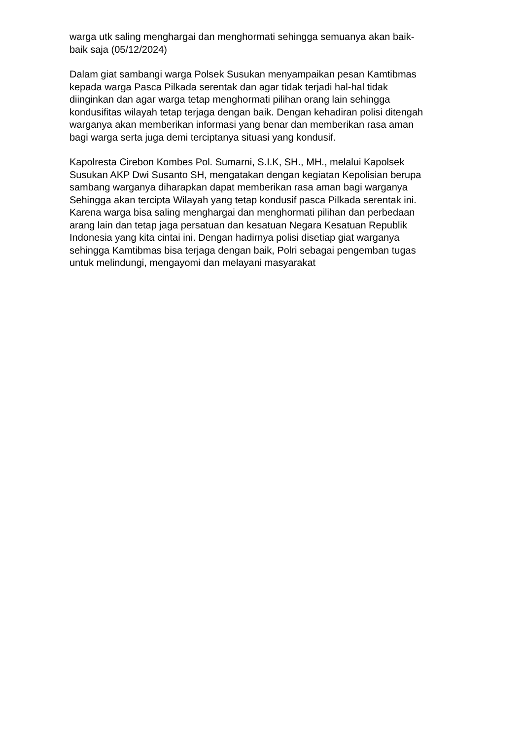warga utk saling menghargai dan menghormati sehingga semuanya akan baik-
baik saja (05/12/2024)
Dalam giat sambangi warga Polsek Susukan menyampaikan pesan Kamtibmas
kepada warga Pasca Pilkada serentak dan agar tidak terjadi hal-hal tidak
diinginkan dan agar warga tetap menghormati pilihan orang lain sehingga
kondusifitas wilayah tetap terjaga dengan baik. Dengan kehadiran polisi ditengah
warganya akan memberikan informasi yang benar dan memberikan rasa aman
bagi warga serta juga demi terciptanya situasi yang kondusif.
Kapolresta Cirebon Kombes Pol. Sumarni, S.I.K, SH., MH., melalui Kapolsek
Susukan AKP Dwi Susanto SH, mengatakan dengan kegiatan Kepolisian berupa
sambang warganya diharapkan dapat memberikan rasa aman bagi warganya
Sehingga akan tercipta Wilayah yang tetap kondusif pasca Pilkada serentak ini.
Karena warga bisa saling menghargai dan menghormati pilihan dan perbedaan
arang lain dan tetap jaga persatuan dan kesatuan Negara Kesatuan Republik
Indonesia yang kita cintai ini. Dengan hadirnya polisi disetiap giat warganya
sehingga Kamtibmas bisa terjaga dengan baik, Polri sebagai pengemban tugas
untuk melindungi, mengayomi dan melayani masyarakat